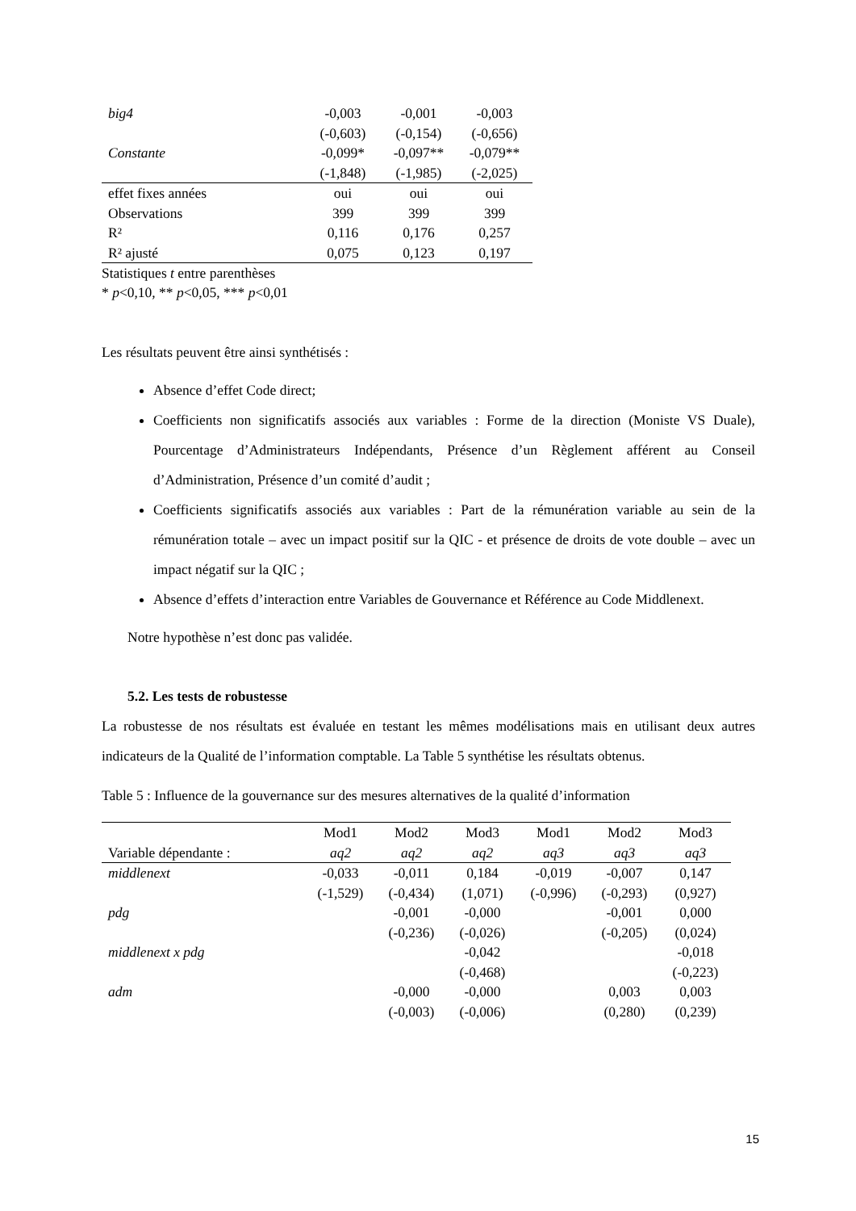| big4 | -0,003 | -0,001 | -0,003 |
| | (-0,603) | (-0,154) | (-0,656) |
| Constante | -0,099* | -0,097** | -0,079** |
| | (-1,848) | (-1,985) | (-2,025) |
| effet fixes années | oui | oui | oui |
| Observations | 399 | 399 | 399 |
| R² | 0,116 | 0,176 | 0,257 |
| R² ajusté | 0,075 | 0,123 | 0,197 |
Statistiques t entre parenthèses
* p<0,10, ** p<0,05, *** p<0,01
Les résultats peuvent être ainsi synthétisés :
Absence d’effet Code direct;
Coefficients non significatifs associés aux variables : Forme de la direction (Moniste VS Duale), Pourcentage d’Administrateurs Indépendants, Présence d’un Règlement afférent au Conseil d’Administration, Présence d’un comité d’audit ;
Coefficients significatifs associés aux variables : Part de la rémunération variable au sein de la rémunération totale – avec un impact positif sur la QIC - et présence de droits de vote double – avec un impact négatif sur la QIC ;
Absence d’effets d’interaction entre Variables de Gouvernance et Référence au Code Middlenext.
Notre hypothèse n’est donc pas validée.
5.2. Les tests de robustesse
La robustesse de nos résultats est évaluée en testant les mêmes modélisations mais en utilisant deux autres indicateurs de la Qualité de l’information comptable. La Table 5 synthétise les résultats obtenus.
Table 5 : Influence de la gouvernance sur des mesures alternatives de la qualité d’information
| | Mod1 | Mod2 | Mod3 | Mod1 | Mod2 | Mod3 |
| Variable dépendante : | aq2 | aq2 | aq2 | aq3 | aq3 | aq3 |
| middlenext | -0,033 | -0,011 | 0,184 | -0,019 | -0,007 | 0,147 |
| | (-1,529) | (-0,434) | (1,071) | (-0,996) | (-0,293) | (0,927) |
| pdg | | -0,001 | -0,000 | | -0,001 | 0,000 |
| | | (-0,236) | (-0,026) | | (-0,205) | (0,024) |
| middlenext x pdg | | | -0,042 | | | -0,018 |
| | | | (-0,468) | | | (-0,223) |
| adm | | -0,000 | -0,000 | | 0,003 | 0,003 |
| | | (-0,003) | (-0,006) | | (0,280) | (0,239) |
15